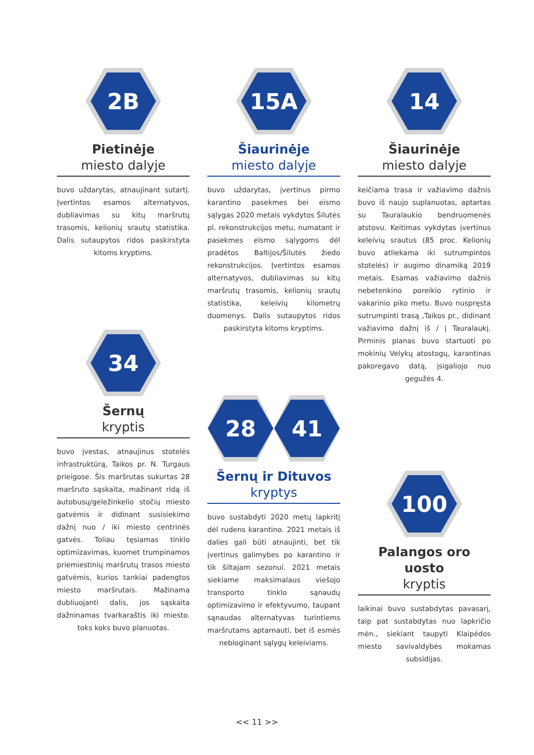2B
Pietinėje
miesto dalyje
buvo uždarytas, atnaujinant sutartį. Įvertintos esamos alternatyvos, dubliavimas su kitų maršrutų trasomis, kelionių srautų statistika. Dalis sutaupytos ridos paskirstyta kitoms kryptims.
34
Šernų
kryptis
buvo įvestas, atnaujinus stotelės infrastruktūrą, Taikos pr. N. Turgaus prieigose. Šis maršrutas sukurtas 28 maršruto sąskaita, mažinant ridą iš autobusų/geležinkelio stočių miesto gatvėmis ir didinant susisiekimo dažnį nuo / iki miesto centrinės gatvės. Toliau tęsiamas tinklo optimizavimas, kuomet trumpinamos priemiestinių maršrutų trasos miesto gatvėmis, kurios tankiai padengtos miesto maršrutais. Mažinama dubliuojanti dalis, jos sąskaita dažninamas tvarkaraštis iki miesto. toks koks buvo planuotas.
15A
Šiaurinėje
miesto dalyje
buvo uždarytas, įvertinus pirmo karantino pasekmes bei eismo sąlygas 2020 metais vykdytos Šilutės pl. rekonstrukcijos metu, numatant ir pasekmes eismo sąlygoms dėl pradėtos Baltijos/Šilutės žiedo rekonstrukcijos. Įvertintos esamos alternatyvos, dubliavimas su kitų maršrutų trasomis, kelionių srautų statistika, keleivių kilometrų duomenys. Dalis sutaupytos ridos paskirstyta kitoms kryptims.
28 41
Šernų ir Dituvos
kryptys
buvo sustabdyti 2020 metų lapkritį dėl rudens karantino. 2021 metais iš dalies gali būti atnaujinti, bet tik įvertinus galimybes po karantino ir tik šiltajam sezonui. 2021 metais siekiame maksimalaus viešojo transporto tinklo sąnaudų optimizavimo ir efektyvumo, taupant sąnaudas alternatyvas turintiems maršrutams aptarnauti, bet iš esmės nebloginant sąlygų keleiviams.
14
Šiaurinėje
miesto dalyje
keičiama trasa ir važiavimo dažnis buvo iš naujo suplanuotas, aptartas su Tauralaukio bendruomenės atstovu. Keitimas vykdytas įvertinus keleivių srautus (85 proc. Kelionių buvo atliekama iki sutrumpintos stotelės) ir augimo dinamiką 2019 metais. Esamas važiavimo dažnis nebetenkino poreikio rytinio ir vakarinio piko metu. Buvo nuspręsta sutrumpinti trasą ‚Taikos pr., didinant važiavimo dažnį iš / į Tauralaukį. Pirminis planas buvo startuoti po mokinių Velykų atostogų, karantinas pakoregavo datą, įsigaliojo nuo gegužės 4.
100
Palangos oro uosto
kryptis
laikinai buvo sustabdytas pavasarį, taip pat sustabdytas nuo lapkričio mėn., siekiant taupyti Klaipėdos miesto savivaldybės mokamas subsidijas.
<< 11 >>